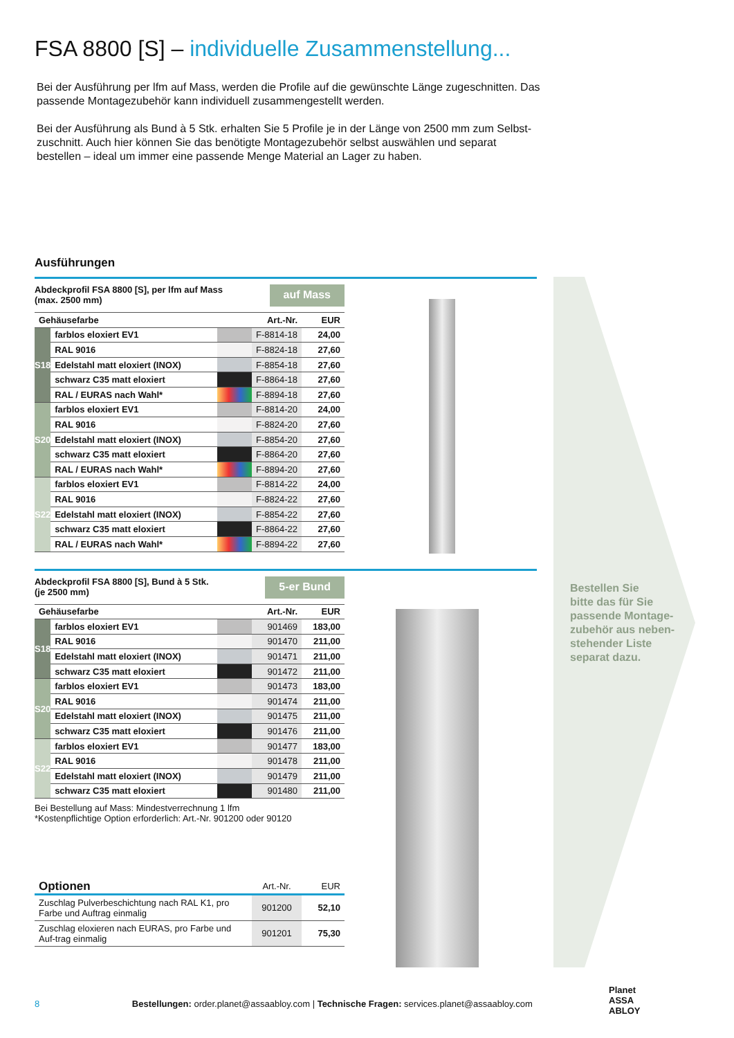FSA 8800 [S] – individuelle Zusammenstellung...
Bei der Ausführung per lfm auf Mass, werden die Profile auf die gewünschte Länge zugeschnitten. Das passende Montagezubehör kann individuell zusammengestellt werden.
Bei der Ausführung als Bund à 5 Stk. erhalten Sie 5 Profile je in der Länge von 2500 mm zum Selbst-zuschnitt. Auch hier können Sie das benötigte Montagezubehör selbst auswählen und separat bestellen – ideal um immer eine passende Menge Material an Lager zu haben.
Ausführungen
Abdeckprofil FSA 8800 [S], per lfm auf Mass
(max. 2500 mm)
auf Mass
| Gehäusefarbe | | | Art.-Nr. | EUR |
| --- | --- | --- | --- | --- |
| S18 | farblos eloxiert EV1 | | F-8814-18 | 24,00 |
| | RAL 9016 | | F-8824-18 | 27,60 |
| | Edelstahl matt eloxiert (INOX) | | F-8854-18 | 27,60 |
| | schwarz C35 matt eloxiert | | F-8864-18 | 27,60 |
| | RAL / EURAS nach Wahl* | | F-8894-18 | 27,60 |
| S20 | farblos eloxiert EV1 | | F-8814-20 | 24,00 |
| | RAL 9016 | | F-8824-20 | 27,60 |
| | Edelstahl matt eloxiert (INOX) | | F-8854-20 | 27,60 |
| | schwarz C35 matt eloxiert | | F-8864-20 | 27,60 |
| | RAL / EURAS nach Wahl* | | F-8894-20 | 27,60 |
| S22 | farblos eloxiert EV1 | | F-8814-22 | 24,00 |
| | RAL 9016 | | F-8824-22 | 27,60 |
| | Edelstahl matt eloxiert (INOX) | | F-8854-22 | 27,60 |
| | schwarz C35 matt eloxiert | | F-8864-22 | 27,60 |
| | RAL / EURAS nach Wahl* | | F-8894-22 | 27,60 |
Abdeckprofil FSA 8800 [S], Bund à 5 Stk.
(je 2500 mm)
5-er Bund
| Gehäusefarbe | | | Art.-Nr. | EUR |
| --- | --- | --- | --- | --- |
| S18 | farblos eloxiert EV1 | | 901469 | 183,00 |
| | RAL 9016 | | 901470 | 211,00 |
| | Edelstahl matt eloxiert (INOX) | | 901471 | 211,00 |
| | schwarz C35 matt eloxiert | | 901472 | 211,00 |
| S20 | farblos eloxiert EV1 | | 901473 | 183,00 |
| | RAL 9016 | | 901474 | 211,00 |
| | Edelstahl matt eloxiert (INOX) | | 901475 | 211,00 |
| | schwarz C35 matt eloxiert | | 901476 | 211,00 |
| S22 | farblos eloxiert EV1 | | 901477 | 183,00 |
| | RAL 9016 | | 901478 | 211,00 |
| | Edelstahl matt eloxiert (INOX) | | 901479 | 211,00 |
| | schwarz C35 matt eloxiert | | 901480 | 211,00 |
Bei Bestellung auf Mass: Mindestverrechnung 1 lfm
*Kostenpflichtige Option erforderlich: Art.-Nr. 901200 oder 90120
| Optionen | Art.-Nr. | EUR |
| --- | --- | --- |
| Zuschlag Pulverbeschichtung nach RAL K1, pro Farbe und Auftrag einmalig | 901200 | 52,10 |
| Zuschlag eloxieren nach EURAS, pro Farbe und Auf-trag einmalig | 901201 | 75,30 |
Bestellen Sie
bitte das für Sie
passende Montage-
zubehör aus neben-
stehender Liste
separat dazu.
8 Bestellungen: order.planet@assaabloy.com | Technische Fragen: services.planet@assaabloy.com
Planet
ASSA ABLOY